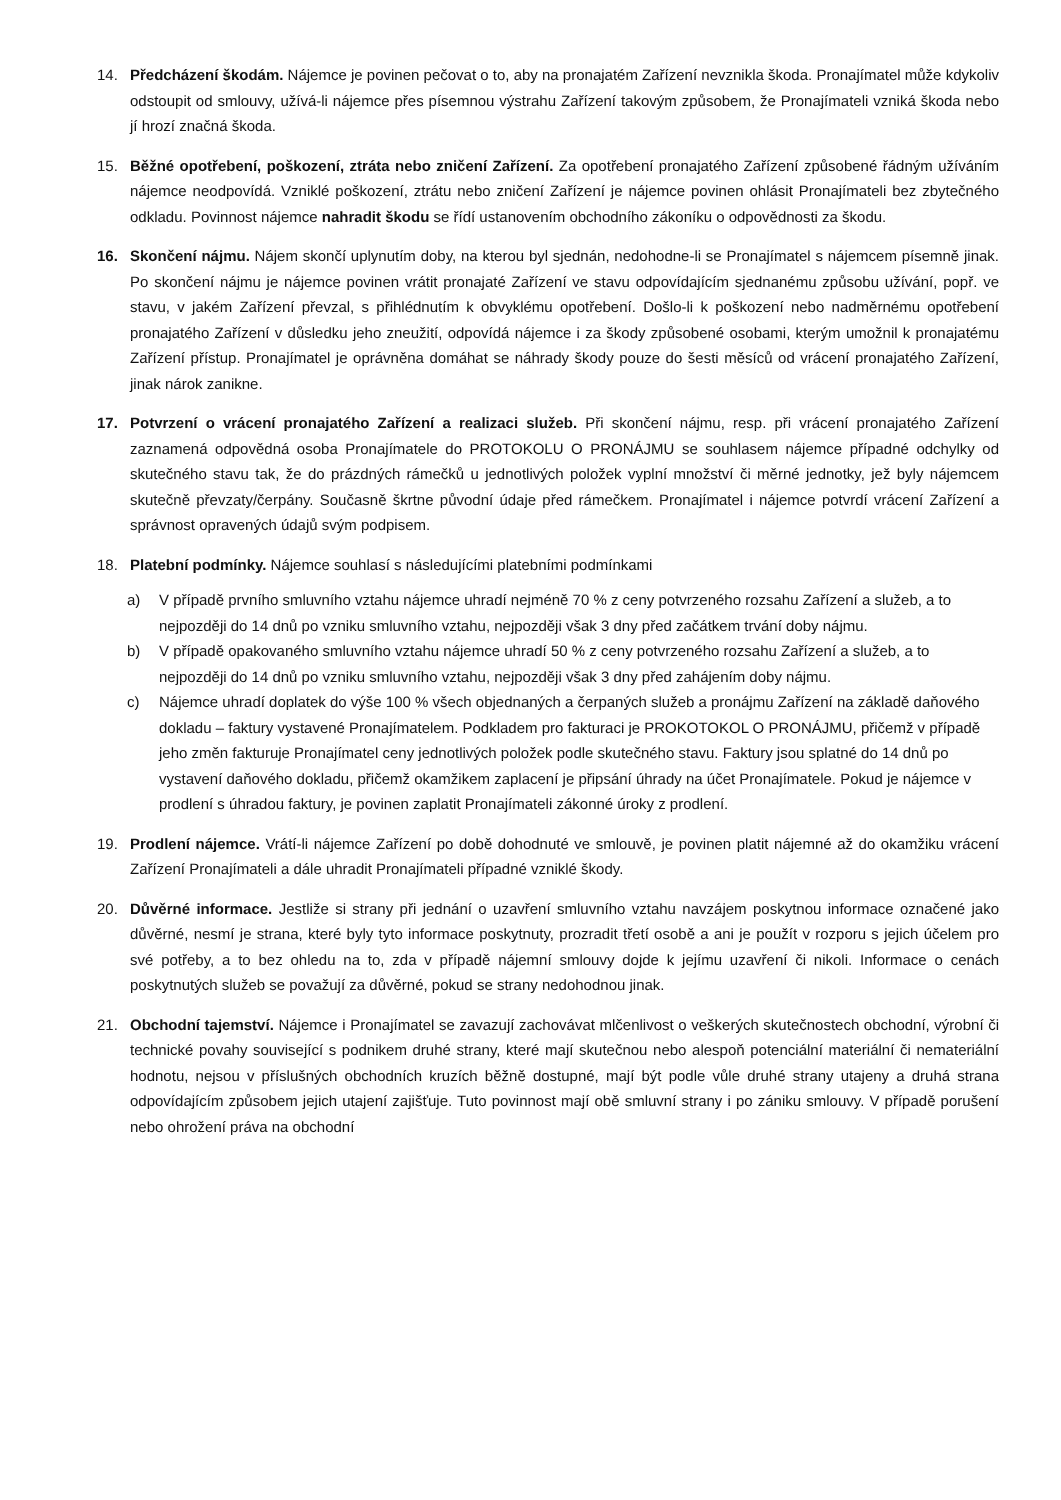14. Předcházení škodám. Nájemce je povinen pečovat o to, aby na pronajatém Zařízení nevznikla škoda. Pronajímatel může kdykoliv odstoupit od smlouvy, užívá-li nájemce přes písemnou výstrahu Zařízení takovým způsobem, že Pronajímateli vzniká škoda nebo jí hrozí značná škoda.
15. Běžné opotřebení, poškození, ztráta nebo zničení Zařízení. Za opotřebení pronajatého Zařízení způsobené řádným užíváním nájemce neodpovídá. Vzniklé poškození, ztrátu nebo zničení Zařízení je nájemce povinen ohlásit Pronajímateli bez zbytečného odkladu. Povinnost nájemce nahradit škodu se řídí ustanovením obchodního zákoníku o odpovědnosti za škodu.
16. Skončení nájmu. Nájem skončí uplynutím doby, na kterou byl sjednán, nedohodne-li se Pronajímatel s nájemcem písemně jinak. Po skončení nájmu je nájemce povinen vrátit pronajaté Zařízení ve stavu odpovídajícím sjednanému způsobu užívání, popř. ve stavu, v jakém Zařízení převzal, s přihlédnutím k obvyklému opotřebení. Došlo-li k poškození nebo nadměrnému opotřebení pronajatého Zařízení v důsledku jeho zneužití, odpovídá nájemce i za škody způsobené osobami, kterým umožnil k pronajatému Zařízení přístup. Pronajímatel je oprávněna domáhat se náhrady škody pouze do šesti měsíců od vrácení pronajatého Zařízení, jinak nárok zanikne.
17. Potvrzení o vrácení pronajatého Zařízení a realizaci služeb. Při skončení nájmu, resp. při vrácení pronajatého Zařízení zaznamená odpovědná osoba Pronajímatele do PROTOKOLU O PRONÁJMU se souhlasem nájemce případné odchylky od skutečného stavu tak, že do prázdných rámečků u jednotlivých položek vyplní množství či měrné jednotky, jež byly nájemcem skutečně převzaty/čerpány. Současně škrtne původní údaje před rámečkem. Pronajímatel i nájemce potvrdí vrácení Zařízení a správnost opravených údajů svým podpisem.
18. Platební podmínky. Nájemce souhlasí s následujícími platebními podmínkami
a) V případě prvního smluvního vztahu nájemce uhradí nejméně 70 % z ceny potvrzeného rozsahu Zařízení a služeb, a to nejpozději do 14 dnů po vzniku smluvního vztahu, nejpozději však 3 dny před začátkem trvání doby nájmu.
b) V případě opakovaného smluvního vztahu nájemce uhradí 50 % z ceny potvrzeného rozsahu Zařízení a služeb, a to nejpozději do 14 dnů po vzniku smluvního vztahu, nejpozději však 3 dny před zahájením doby nájmu.
c) Nájemce uhradí doplatek do výše 100 % všech objednaných a čerpaných služeb a pronájmu Zařízení na základě daňového dokladu – faktury vystavené Pronajímatelem. Podkladem pro fakturaci je PROKOTOKOL O PRONÁJMU, přičemž v případě jeho změn fakturuje Pronajímatel ceny jednotlivých položek podle skutečného stavu. Faktury jsou splatné do 14 dnů po vystavení daňového dokladu, přičemž okamžikem zaplacení je připsání úhrady na účet Pronajímatele. Pokud je nájemce v prodlení s úhradou faktury, je povinen zaplatit Pronajímateli zákonné úroky z prodlení.
19. Prodlení nájemce. Vrátí-li nájemce Zařízení po době dohodnuté ve smlouvě, je povinen platit nájemné až do okamžiku vrácení Zařízení Pronajímateli a dále uhradit Pronajímateli případné vzniklé škody.
20. Důvěrné informace. Jestliže si strany při jednání o uzavření smluvního vztahu navzájem poskytnou informace označené jako důvěrné, nesmí je strana, které byly tyto informace poskytnuty, prozradit třetí osobě a ani je použít v rozporu s jejich účelem pro své potřeby, a to bez ohledu na to, zda v případě nájemní smlouvy dojde k jejímu uzavření či nikoli. Informace o cenách poskytnutých služeb se považují za důvěrné, pokud se strany nedohodnou jinak.
21. Obchodní tajemství. Nájemce i Pronajímatel se zavazují zachovávat mlčenlivost o veškerých skutečnostech obchodní, výrobní či technické povahy související s podnikem druhé strany, které mají skutečnou nebo alespoň potenciální materiální či nemateriální hodnotu, nejsou v příslušných obchodních kruzích běžně dostupné, mají být podle vůle druhé strany utajeny a druhá strana odpovídajícím způsobem jejich utajení zajišťuje. Tuto povinnost mají obě smluvní strany i po zániku smlouvy. V případě porušení nebo ohrožení práva na obchodní